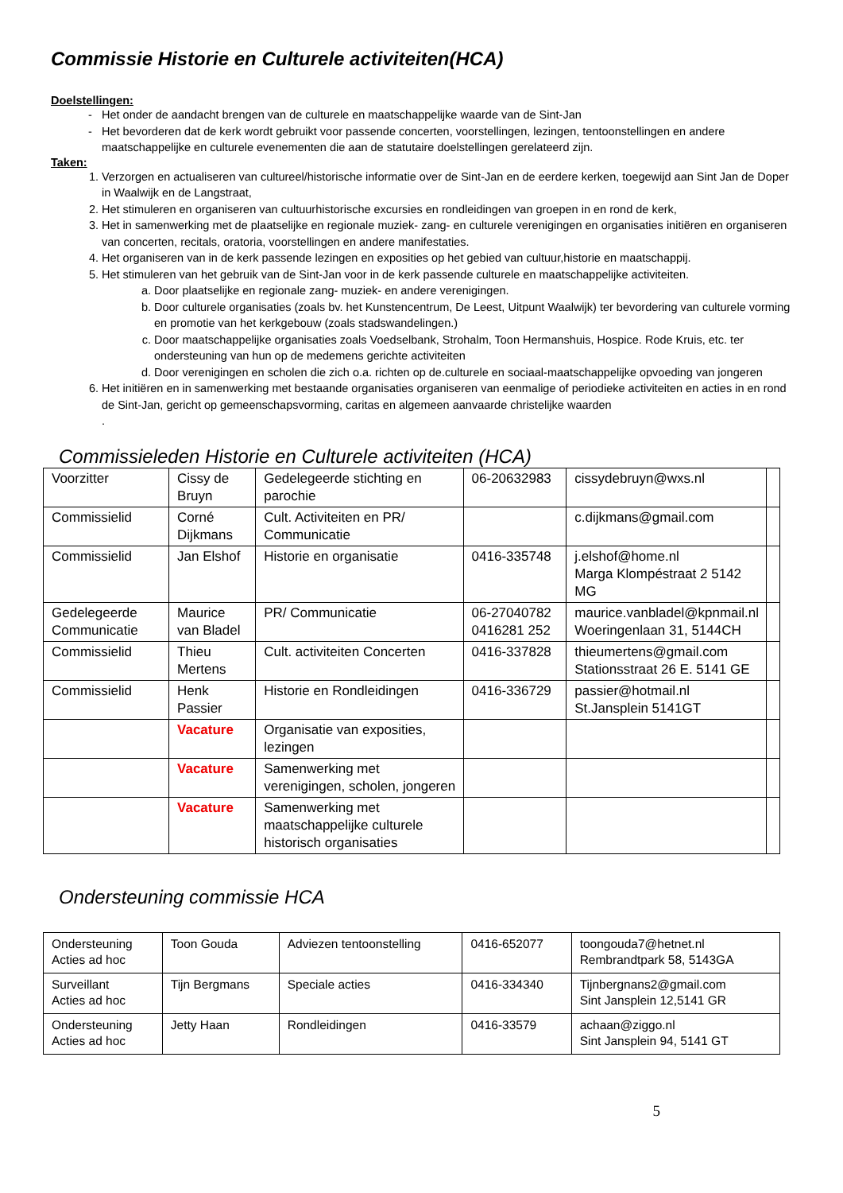Commissie Historie en Culturele activiteiten(HCA)
Doelstellingen:
Het onder de aandacht brengen van de culturele en maatschappelijke waarde van de Sint-Jan
Het bevorderen dat de kerk wordt gebruikt voor passende concerten, voorstellingen, lezingen, tentoonstellingen en andere maatschappelijke en culturele evenementen die aan de statutaire doelstellingen gerelateerd zijn.
Taken:
1. Verzorgen en actualiseren van cultureel/historische informatie over de Sint-Jan en de eerdere kerken, toegewijd aan Sint Jan de Doper in Waalwijk en de Langstraat,
2. Het stimuleren en organiseren van cultuurhistorische excursies en rondleidingen van groepen in en rond de kerk,
3. Het in samenwerking met de plaatselijke en regionale muziek- zang- en culturele verenigingen en organisaties initiëren en organiseren van concerten, recitals, oratoria, voorstellingen en andere manifestaties.
4. Het organiseren van in de kerk passende lezingen en exposities op het gebied van cultuur,historie en maatschappij.
5. Het stimuleren van het gebruik van de Sint-Jan voor in de kerk passende culturele en maatschappelijke activiteiten.
a. Door plaatselijke en regionale zang- muziek- en andere verenigingen.
b. Door culturele organisaties (zoals bv. het Kunstencentrum, De Leest, Uitpunt Waalwijk) ter bevordering van culturele vorming en promotie van het kerkgebouw (zoals stadswandelingen.)
c. Door maatschappelijke organisaties zoals Voedselbank, Strohalm, Toon Hermanshuis, Hospice. Rode Kruis, etc. ter ondersteuning van hun op de medemens gerichte activiteiten
d. Door verenigingen en scholen die zich o.a. richten op de.culturele en sociaal-maatschappelijke opvoeding van jongeren
6. Het initiëren en in samenwerking met bestaande organisaties organiseren van eenmalige of periodieke activiteiten en acties in en rond de Sint-Jan, gericht op gemeenschapsvorming, caritas en algemeen aanvaarde christelijke waarden
.
Commissieleden Historie en Culturele activiteiten (HCA)
| Voorzitter | Cissy de Bruyn | Gedelegeerde stichting en parochie | 06-20632983 | cissydebruyn@wxs.nl | |
| Commissielid | Corné Dijkmans | Cult. Activiteiten en PR/ Communicatie | | c.dijkmans@gmail.com | |
| Commissielid | Jan Elshof | Historie en organisatie | 0416-335748 | j.elshof@home.nl Marga Klompéstraat 2 5142 MG | |
| Gedelegeerde Communicatie | Maurice van Bladel | PR/ Communicatie | 06-27040782 0416281 252 | maurice.vanbladel@kpnmail.nl Woeringenlaan 31, 5144CH | |
| Commissielid | Thieu Mertens | Cult. activiteiten Concerten | 0416-337828 | thieumertens@gmail.com Stationsstraat 26 E. 5141 GE | |
| Commissielid | Henk Passier | Historie en Rondleidingen | 0416-336729 | passier@hotmail.nl St.Jansplein 5141GT | |
| | Vacature | Organisatie van exposities, lezingen | | | |
| | Vacature | Samenwerking met verenigingen, scholen, jongeren | | | |
| | Vacature | Samenwerking met maatschappelijke culturele historisch organisaties | | | |
Ondersteuning commissie HCA
| Ondersteuning Acties ad hoc | Toon Gouda | Adviezen tentoonstelling | 0416-652077 | toongouda7@hetnet.nl Rembrandtpark 58, 5143GA |
| Surveillant Acties ad hoc | Tijn Bergmans | Speciale acties | 0416-334340 | Tijnbergnans2@gmail.com Sint Jansplein 12,5141 GR |
| Ondersteuning Acties ad hoc | Jetty Haan | Rondleidingen | 0416-33579 | achaan@ziggo.nl Sint Jansplein 94, 5141 GT |
5